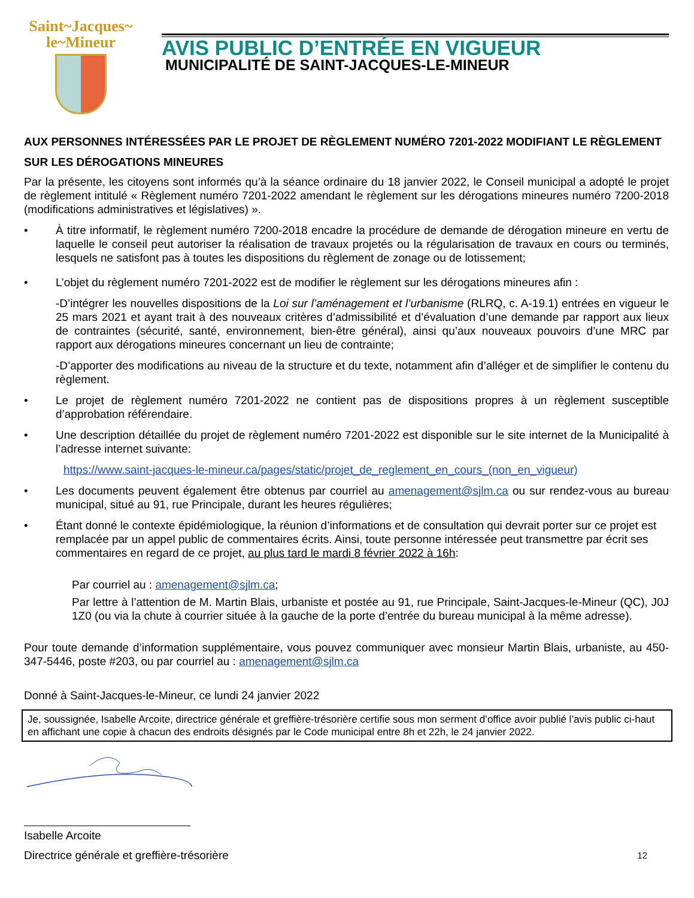Saint~Jacques~
le~Mineur
AVIS PUBLIC D’ENTRÉE EN VIGUEUR
MUNICIPALITÉ DE SAINT-JACQUES-LE-MINEUR
AUX PERSONNES INTÉRESSÉES PAR LE PROJET DE RÈGLEMENT NUMÉRO 7201-2022 MODIFIANT LE RÈGLEMENT SUR LES DÉROGATIONS MINEURES
Par la présente, les citoyens sont informés qu’à la séance ordinaire du 18 janvier 2022, le Conseil municipal a adopté le projet de règlement intitulé « Règlement numéro 7201-2022 amendant le règlement sur les dérogations mineures numéro 7200-2018 (modifications administratives et législatives) ».
• À titre informatif, le règlement numéro 7200-2018 encadre la procédure de demande de dérogation mineure en vertu de laquelle le conseil peut autoriser la réalisation de travaux projetés ou la régularisation de travaux en cours ou terminés, lesquels ne satisfont pas à toutes les dispositions du règlement de zonage ou de lotissement;
• L’objet du règlement numéro 7201-2022 est de modifier le règlement sur les dérogations mineures afin :
-D’intégrer les nouvelles dispositions de la Loi sur l’aménagement et l’urbanisme (RLRQ, c. A-19.1) entrées en vigueur le 25 mars 2021 et ayant trait à des nouveaux critères d’admissibilité et d’évaluation d’une demande par rapport aux lieux de contraintes (sécurité, santé, environnement, bien-être général), ainsi qu’aux nouveaux pouvoirs d’une MRC par rapport aux dérogations mineures concernant un lieu de contrainte;
-D’apporter des modifications au niveau de la structure et du texte, notamment afin d’alléger et de simplifier le contenu du règlement.
• Le projet de règlement numéro 7201-2022 ne contient pas de dispositions propres à un règlement susceptible d’approbation référendaire.
• Une description détaillée du projet de règlement numéro 7201-2022 est disponible sur le site internet de la Municipalité à l’adresse internet suivante:
https://www.saint-jacques-le-mineur.ca/pages/static/projet_de_reglement_en_cours_(non_en_vigueur)
• Les documents peuvent également être obtenus par courriel au amenagement@sjlm.ca ou sur rendez-vous au bureau municipal, situé au 91, rue Principale, durant les heures régulières;
• Étant donné le contexte épidémiologique, la réunion d’informations et de consultation qui devrait porter sur ce projet est remplacée par un appel public de commentaires écrits. Ainsi, toute personne intéressée peut transmettre par écrit ses commentaires en regard de ce projet, au plus tard le mardi 8 février 2022 à 16h:
Par courriel au : amenagement@sjlm.ca;
Par lettre à l’attention de M. Martin Blais, urbaniste et postée au 91, rue Principale, Saint-Jacques-le-Mineur (QC), J0J 1Z0 (ou via la chute à courrier située à la gauche de la porte d’entrée du bureau municipal à la même adresse).
Pour toute demande d’information supplémentaire, vous pouvez communiquer avec monsieur Martin Blais, urbaniste, au 450-347-5446, poste #203, ou par courriel au : amenagement@sjlm.ca
Donné à Saint-Jacques-le-Mineur, ce lundi 24 janvier 2022
Je, soussignée, Isabelle Arcoite, directrice générale et greffière-trésorière certifie sous mon serment d’office avoir publié l’avis public ci-haut en affichant une copie à chacun des endroits désignés par le Code municipal entre 8h et 22h, le 24 janvier 2022.
Isabelle Arcoite
Directrice générale et greffière-trésorière 12